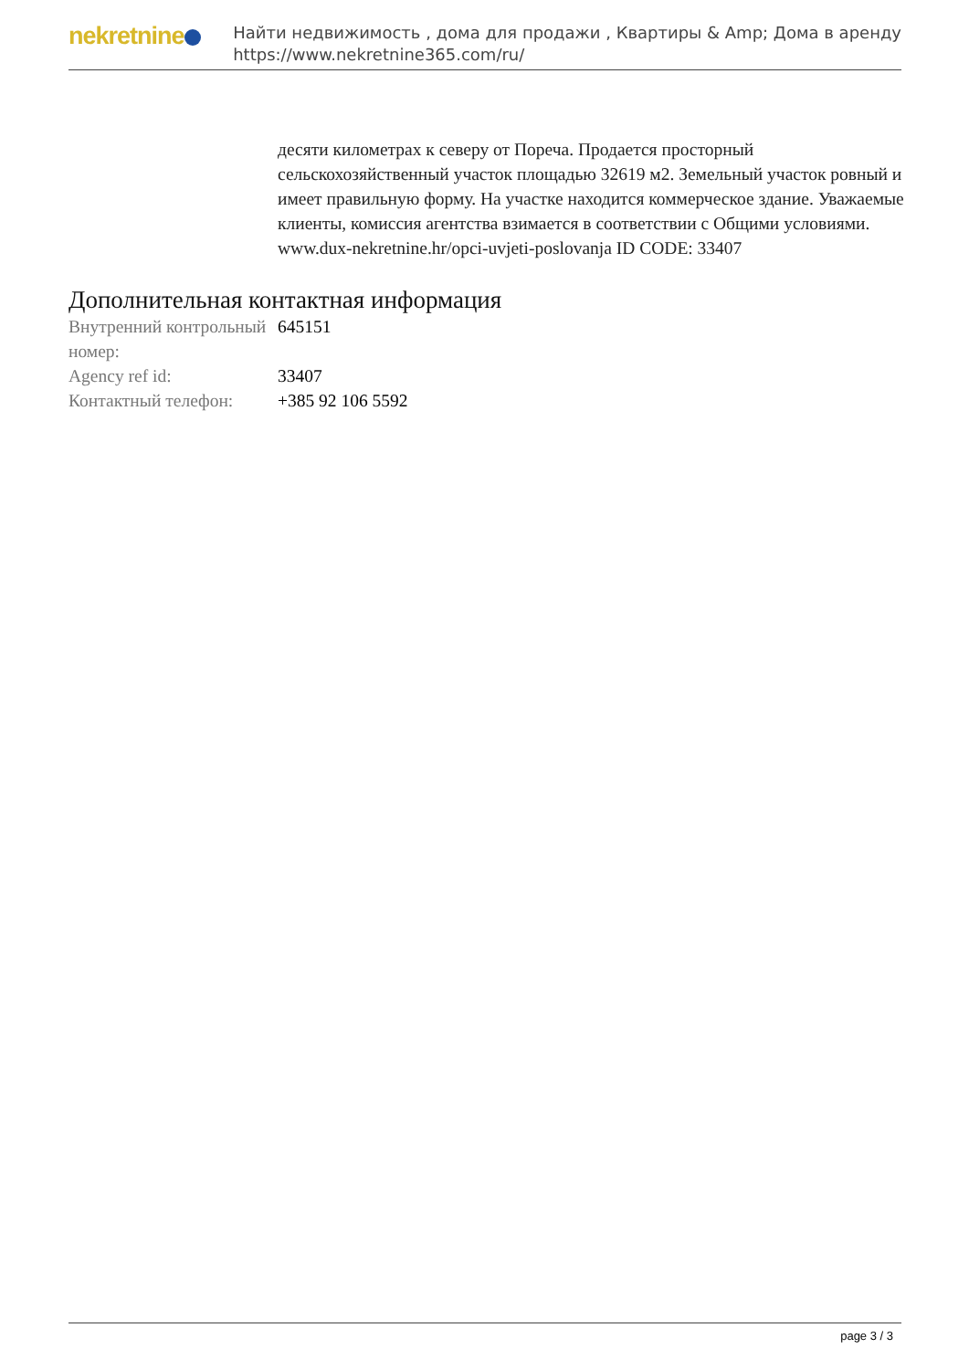nekretnine
Найти недвижимость , дома для продажи , Квартиры & Amp; Дома в аренду
https://www.nekretnine365.com/ru/
десяти километрах к северу от Пореча. Продается просторный сельскохозяйственный участок площадью 32619 м2. Земельный участок ровный и имеет правильную форму. На участке находится коммерческое здание. Уважаемые клиенты, комиссия агентства взимается в соответствии с Общими условиями. www.dux-nekretnine.hr/opci-uvjeti-poslovanja ID CODE: 33407
Дополнительная контактная информация
| Внутренний контрольный номер: | 645151 |
| Agency ref id: | 33407 |
| Контактный телефон: | +385 92 106 5592 |
page 3 / 3